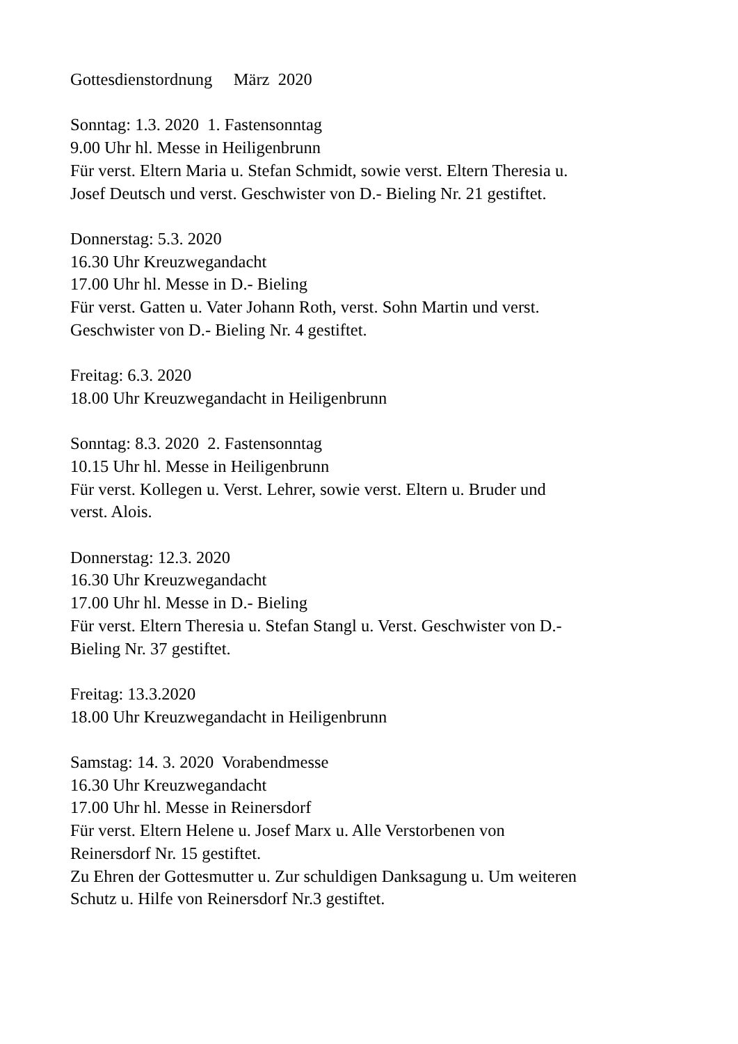Gottesdienstordnung März 2020
Sonntag: 1.3. 2020 1. Fastensonntag
9.00 Uhr hl. Messe in Heiligenbrunn
Für verst. Eltern Maria u. Stefan Schmidt, sowie verst. Eltern Theresia u.
Josef Deutsch und verst. Geschwister von D.- Bieling Nr. 21 gestiftet.
Donnerstag: 5.3. 2020
16.30 Uhr Kreuzwegandacht
17.00 Uhr hl. Messe in D.- Bieling
Für verst. Gatten u. Vater Johann Roth, verst. Sohn Martin und verst.
Geschwister von D.- Bieling Nr. 4 gestiftet.
Freitag: 6.3. 2020
18.00 Uhr Kreuzwegandacht in Heiligenbrunn
Sonntag: 8.3. 2020 2. Fastensonntag
10.15 Uhr hl. Messe in Heiligenbrunn
Für verst. Kollegen u. Verst. Lehrer, sowie verst. Eltern u. Bruder und
verst. Alois.
Donnerstag: 12.3. 2020
16.30 Uhr Kreuzwegandacht
17.00 Uhr hl. Messe in D.- Bieling
Für verst. Eltern Theresia u. Stefan Stangl u. Verst. Geschwister von D.-
Bieling Nr. 37 gestiftet.
Freitag: 13.3.2020
18.00 Uhr Kreuzwegandacht in Heiligenbrunn
Samstag: 14. 3. 2020 Vorabendmesse
16.30 Uhr Kreuzwegandacht
17.00 Uhr hl. Messe in Reinersdorf
Für verst. Eltern Helene u. Josef Marx u. Alle Verstorbenen von
Reinersdorf Nr. 15 gestiftet.
Zu Ehren der Gottesmutter u. Zur schuldigen Danksagung u. Um weiteren
Schutz u. Hilfe von Reinersdorf Nr.3 gestiftet.